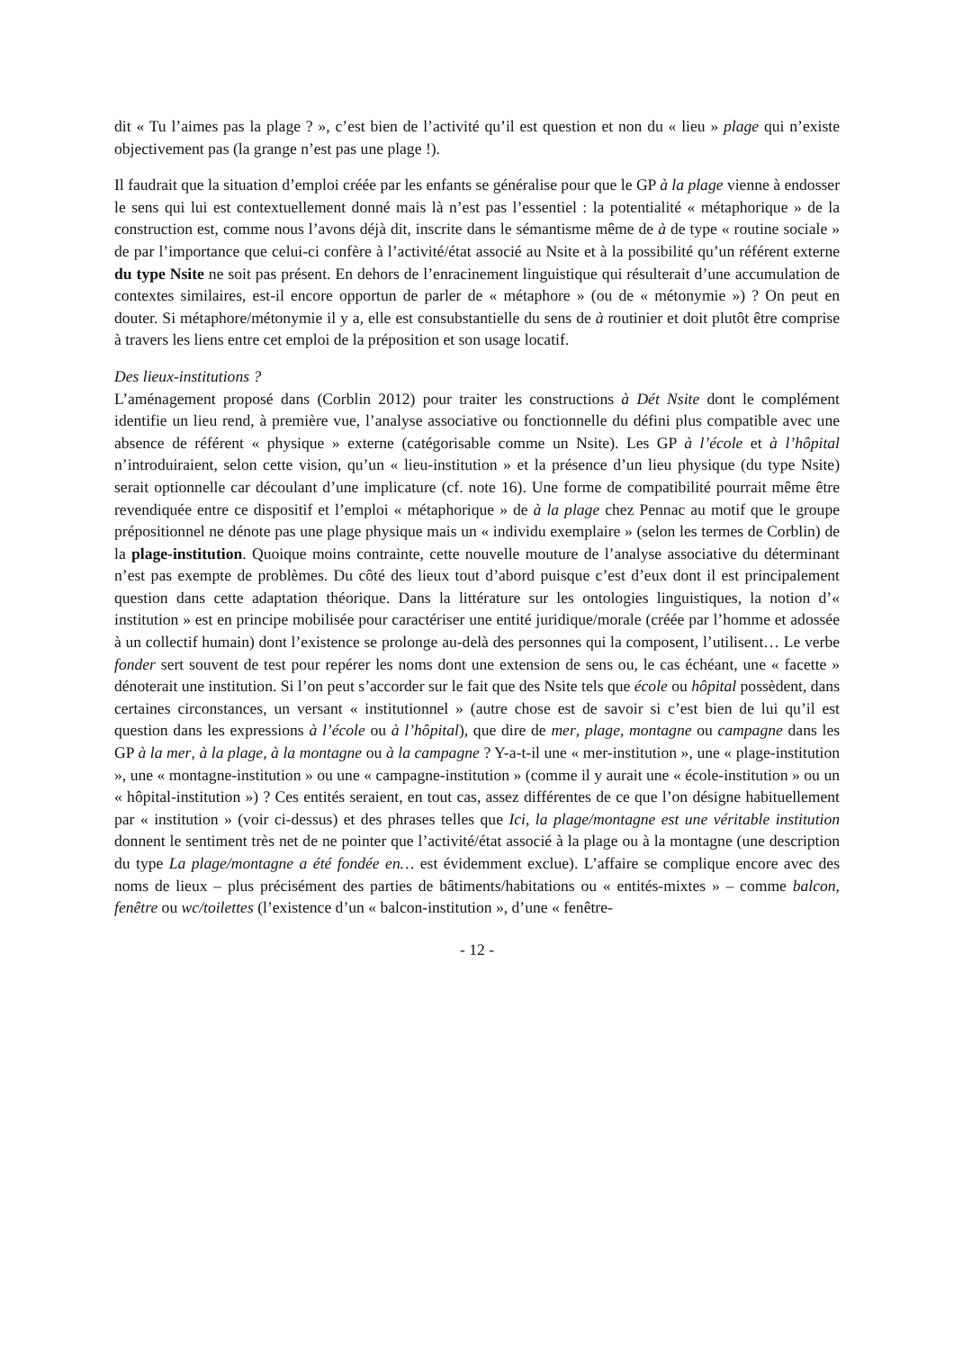dit « Tu l’aimes pas la plage ? », c’est bien de l’activité qu’il est question et non du « lieu » plage qui n’existe objectivement pas (la grange n’est pas une plage !).
Il faudrait que la situation d’emploi créée par les enfants se généralise pour que le GP à la plage vienne à endosser le sens qui lui est contextuellement donné mais là n’est pas l’essentiel : la potentialité « métaphorique » de la construction est, comme nous l’avons déjà dit, inscrite dans le sémantisme même de à de type « routine sociale » de par l’importance que celui-ci confère à l’activité/état associé au Nsite et à la possibilité qu’un référent externe du type Nsite ne soit pas présent. En dehors de l’enracinement linguistique qui résulterait d’une accumulation de contextes similaires, est-il encore opportun de parler de « métaphore » (ou de « métonymie ») ? On peut en douter. Si métaphore/métonymie il y a, elle est consubstantielle du sens de à routinier et doit plutôt être comprise à travers les liens entre cet emploi de la préposition et son usage locatif.
Des lieux-institutions ?
L’aménagement proposé dans (Corblin 2012) pour traiter les constructions à Dét Nsite dont le complément identifie un lieu rend, à première vue, l’analyse associative ou fonctionnelle du défini plus compatible avec une absence de référent « physique » externe (catégorisable comme un Nsite). Les GP à l’école et à l’hôpital n’introduiraient, selon cette vision, qu’un « lieu-institution » et la présence d’un lieu physique (du type Nsite) serait optionnelle car découlant d’une implicature (cf. note 16). Une forme de compatibilité pourrait même être revendiquée entre ce dispositif et l’emploi « métaphorique » de à la plage chez Pennac au motif que le groupe prépositionnel ne dénote pas une plage physique mais un « individu exemplaire » (selon les termes de Corblin) de la plage-institution. Quoique moins contrainte, cette nouvelle mouture de l’analyse associative du déterminant n’est pas exempte de problèmes. Du côté des lieux tout d’abord puisque c’est d’eux dont il est principalement question dans cette adaptation théorique. Dans la littérature sur les ontologies linguistiques, la notion d’« institution » est en principe mobilisée pour caractériser une entité juridique/morale (créée par l’homme et adossée à un collectif humain) dont l’existence se prolonge au-delà des personnes qui la composent, l’utilisent… Le verbe fonder sert souvent de test pour repérer les noms dont une extension de sens ou, le cas échéant, une « facette » dénoterait une institution. Si l’on peut s’accorder sur le fait que des Nsite tels que école ou hôpital possèdent, dans certaines circonstances, un versant « institutionnel » (autre chose est de savoir si c’est bien de lui qu’il est question dans les expressions à l’école ou à l’hôpital), que dire de mer, plage, montagne ou campagne dans les GP à la mer, à la plage, à la montagne ou à la campagne ? Y-a-t-il une « mer-institution », une « plage-institution », une « montagne-institution » ou une « campagne-institution » (comme il y aurait une « école-institution » ou un « hôpital-institution ») ? Ces entités seraient, en tout cas, assez différentes de ce que l’on désigne habituellement par « institution » (voir ci-dessus) et des phrases telles que Ici, la plage/montagne est une véritable institution donnent le sentiment très net de ne pointer que l’activité/état associé à la plage ou à la montagne (une description du type La plage/montagne a été fondée en… est évidemment exclue). L’affaire se complique encore avec des noms de lieux – plus précisément des parties de bâtiments/habitations ou « entités-mixtes » – comme balcon, fenêtre ou wc/toilettes (l’existence d’un « balcon-institution », d’une « fenêtre-
- 12 -